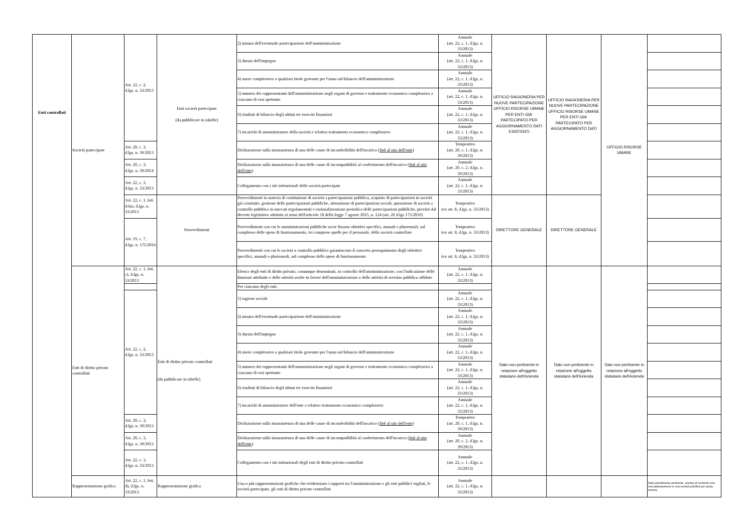| Enti controllati | Società partecipate | Art. 22, c. 2, d.lgs. n. 33/2013 | Dati società partecipate (da pubblicare in tabelle) | 2) misura dell'eventuale partecipazione dell'amministrazione | Annuale (art. 22, c. 1, d.lgs. n. 33/2013) | UFFICIO RAGIONERIA PER NUOVE PARTECIPAZIONE UFFICIO RISORSE UMANE PER ENTI GIA' PARTECIPATO PER AGGIORNAMENTO DATI ESISTENTI | UFFICIO RAGIONERIA PER NUOVE PARTECIPAZIONE UFFICIO RISORSE UMANE PER ENTI GIA' PARTECIPATO PER AGGIORNAMENTO DATI | UFFICIO RISORSE UMANE | |
| | | | | 3) durata dell'impegno | Annuale (art. 22, c. 1, d.lgs. n. 33/2013) | | | | |
| | | | | 4) onere complessivo a qualsiasi titolo gravante per l'anno sul bilancio dell'amministrazione | Annuale (art. 22, c. 1, d.lgs. n. 33/2013) | | | | |
| | | | | 5) numero dei rappresentanti dell'amministrazione negli organi di governo e trattamento economico complessivo a ciascuno di essi spettante | Annuale (art. 22, c. 1, d.lgs. n. 33/2013) | | | | |
| | | | | 6) risultati di bilancio degli ultimi tre esercizi finanziari | Annuale (art. 22, c. 1, d.lgs. n. 33/2013) | | | | |
| | | | | 7) incarichi di amministratore della società e relativo trattamento economico complessivo | Annuale (art. 22, c. 1, d.lgs. n. 33/2013) | | | | |
| | | Art. 20, c. 3, d.lgs. n. 39/2013 | | Dichiarazione sulla insussistenza di una delle cause di inconferibilità dell'incarico ( link al sito dell'ente ) | Tempestivo (art. 20, c. 1, d.lgs. n. 39/2013) | | | | |
| | | Art. 20, c. 3, d.lgs. n. 39/2014 | | Dichiarazione sulla insussistenza di una delle cause di incompatibilità al conferimento dell'incarico ( link al sito dell'ente ) | Annuale (art. 20, c. 2, d.lgs. n. 39/2013) | | | | |
| | | Art. 22, c. 3, d.lgs. n. 33/2013 | | Collegamento con i siti istituzionali delle società partecipate | Annuale (art. 22, c. 1, d.lgs. n. 33/2013) | | | | |
| | | Art. 22, c. 1. lett. d-bis, d.lgs. n. 33/2013 | Provvedimenti | Provvedimenti in materia di costituzione di società a partecipazione pubblica, acquisto di partecipazioni in società già costituite, gestione delle partecipazioni pubbliche, alienazione di partecipazioni sociali, quotazione di società a controllo pubblico in mercati regolamentati e razionalizzazione periodica delle partecipazioni pubbliche, previsti dal decreto legislativo adottato ai sensi dell'articolo 18 della legge 7 agosto 2015, n. 124 (art. 20 d.lgs 175/2016) | Tempestivo (ex art. 8, d.lgs. n. 33/2013) | DIRETTORE GENERALE | DIRETTORE GENERALE | | |
| | | Art. 19, c. 7, d.lgs. n. 175/2016 | | Provvedimenti con cui le amministrazioni pubbliche socie fissano obiettivi specifici, annuali e pluriennali, sul complesso delle spese di funzionamento, ivi comprese quelle per il personale, delle società controllate | Tempestivo (ex art. 8, d.lgs. n. 33/2013) | | | | |
| | | | | Provvedimenti con cui le società a controllo pubblico garantiscono il concreto perseguimento degli obiettivi specifici, annuali e pluriennali, sul complesso delle spese di funzionamento | Tempestivo (ex art. 8, d.lgs. n. 33/2013) | | | | |
| | Enti di diritto privato controllati | Art. 22, c. 1, lett. c), d.lgs. n. 33/2013 | Enti di diritto privato controllati (da pubblicare in tabelle) | Elenco degli enti di diritto privato, comunque denominati, in controllo dell'amministrazione, con l'indicazione delle funzioni attribuite e delle attività svolte in favore dell'amministrazione o delle attività di servizio pubblico affidate | Annuale (art. 22, c. 1, d.lgs. n. 33/2013) | Dato non pertinente in relazione all'oggetto statutario dell'Azienda | Dato non pertinente in relazione all'oggetto statutario dell'Azienda | Dato non pertinente in relazione all'oggetto statutario dell'Azienda | |
| | | | | Per ciascuno degli enti: | | | | | |
| | | Art. 22, c. 2, d.lgs. n. 33/2013 | | 1) ragione sociale | Annuale (art. 22, c. 1, d.lgs. n. 33/2013) | | | | |
| | | | | 2) misura dell'eventuale partecipazione dell'amministrazione | Annuale (art. 22, c. 1, d.lgs. n. 33/2013) | | | | |
| | | | | 3) durata dell'impegno | Annuale (art. 22, c. 1, d.lgs. n. 33/2013) | | | | |
| | | | | 4) onere complessivo a qualsiasi titolo gravante per l'anno sul bilancio dell'amministrazione | Annuale (art. 22, c. 1, d.lgs. n. 33/2013) | | | | |
| | | | | 5) numero dei rappresentanti dell'amministrazione negli organi di governo e trattamento economico complessivo a ciascuno di essi spettante | Annuale (art. 22, c. 1, d.lgs. n. 33/2013) | | | | |
| | | | | 6) risultati di bilancio degli ultimi tre esercizi finanziari | Annuale (art. 22, c. 1, d.lgs. n. 33/2013) | | | | |
| | | | | 7) incarichi di amministratore dell'ente e relativo trattamento economico complessivo | Annuale (art. 22, c. 1, d.lgs. n. 33/2013) | | | | |
| | | Art. 20, c. 3, d.lgs. n. 39/2013 | | Dichiarazione sulla insussistenza di una delle cause di inconferibilità dell'incarico ( link al sito dell'ente ) | Tempestivo (art. 20, c. 1, d.lgs. n. 39/2013) | | | | |
| | | Art. 20, c. 3, d.lgs. n. 39/2013 | | Dichiarazione sulla insussistenza di una delle cause di incompatibilità al conferimento dell'incarico ( link al sito dell'ente ) | Annuale (art. 20, c. 2, d.lgs. n. 39/2013) | | | | |
| | | Art. 22, c. 3, d.lgs. n. 33/2013 | | Collegamento con i siti istituzionali degli enti di diritto privato controllati | Annuale (art. 22, c. 1, d.lgs. n. 33/2013) | | | | |
| | Rappresentazione grafica | Art. 22, c. 1, lett. d), d.lgs. n. 33/2013 | Rappresentazione grafica | Una o più rappresentazioni grafiche che evidenziano i rapporti tra l'amministrazione e gli enti pubblici vigilati, le società partecipate, gli enti di diritto privato controllati | Annuale (art. 22, c. 1, d.lgs. n. 33/2013) | | | | Dato parzialmente pertinente, avendo al momento solo una partecipazione in una società pubblica per quota irrisoria |